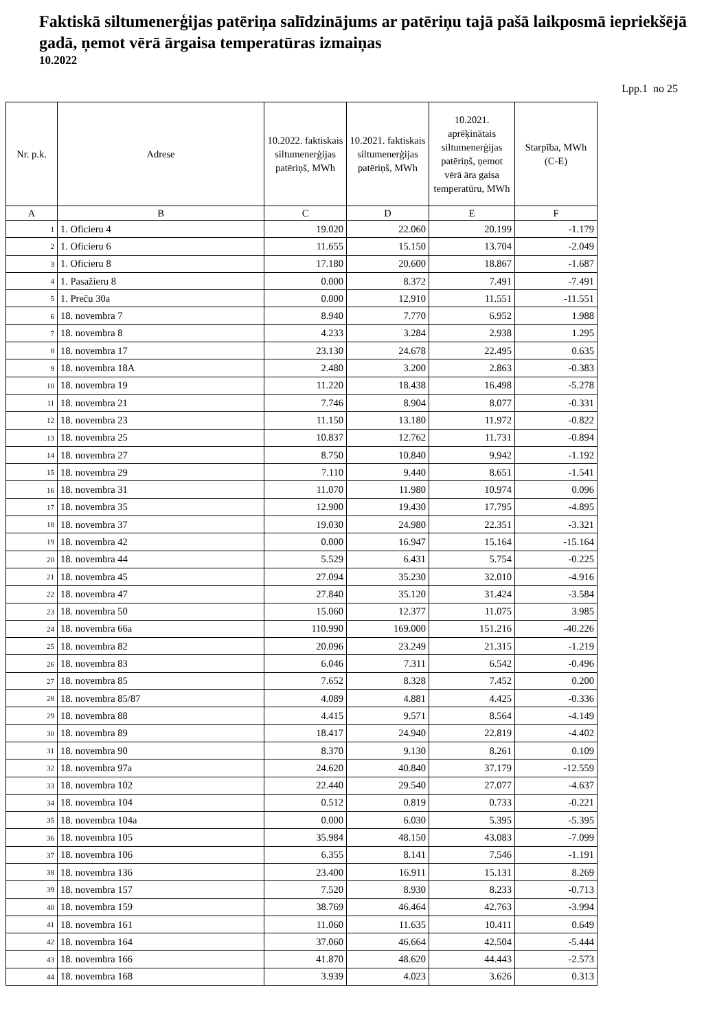Faktiskā siltumenerģijas patēriņa salīdzinājums ar patēriņu tajā pašā laikposmā iepriekšējā gadā, ņemot vērā ārgaisa temperatūras izmaiņas
10.2022
Lpp.1 no 25
| Nr. p.k. | Adrese | 10.2022. faktiskais siltumenerģijas patēriņš, MWh | 10.2021. faktiskais siltumenerģijas patēriņš, MWh | 10.2021. aprēķinātais siltumenerģijas patēriņš, ņemot vērā āra gaisa temperatūru, MWh | Starpība, MWh (C-E) |
| --- | --- | --- | --- | --- | --- |
| A | B | C | D | E | F |
| 1 | 1. Oficieru 4 | 19.020 | 22.060 | 20.199 | -1.179 |
| 2 | 1. Oficieru 6 | 11.655 | 15.150 | 13.704 | -2.049 |
| 3 | 1. Oficieru 8 | 17.180 | 20.600 | 18.867 | -1.687 |
| 4 | 1. Pasažieru 8 | 0.000 | 8.372 | 7.491 | -7.491 |
| 5 | 1. Preču 30a | 0.000 | 12.910 | 11.551 | -11.551 |
| 6 | 18. novembra 7 | 8.940 | 7.770 | 6.952 | 1.988 |
| 7 | 18. novembra 8 | 4.233 | 3.284 | 2.938 | 1.295 |
| 8 | 18. novembra 17 | 23.130 | 24.678 | 22.495 | 0.635 |
| 9 | 18. novembra 18A | 2.480 | 3.200 | 2.863 | -0.383 |
| 10 | 18. novembra 19 | 11.220 | 18.438 | 16.498 | -5.278 |
| 11 | 18. novembra 21 | 7.746 | 8.904 | 8.077 | -0.331 |
| 12 | 18. novembra 23 | 11.150 | 13.180 | 11.972 | -0.822 |
| 13 | 18. novembra 25 | 10.837 | 12.762 | 11.731 | -0.894 |
| 14 | 18. novembra 27 | 8.750 | 10.840 | 9.942 | -1.192 |
| 15 | 18. novembra 29 | 7.110 | 9.440 | 8.651 | -1.541 |
| 16 | 18. novembra 31 | 11.070 | 11.980 | 10.974 | 0.096 |
| 17 | 18. novembra 35 | 12.900 | 19.430 | 17.795 | -4.895 |
| 18 | 18. novembra 37 | 19.030 | 24.980 | 22.351 | -3.321 |
| 19 | 18. novembra 42 | 0.000 | 16.947 | 15.164 | -15.164 |
| 20 | 18. novembra 44 | 5.529 | 6.431 | 5.754 | -0.225 |
| 21 | 18. novembra 45 | 27.094 | 35.230 | 32.010 | -4.916 |
| 22 | 18. novembra 47 | 27.840 | 35.120 | 31.424 | -3.584 |
| 23 | 18. novembra 50 | 15.060 | 12.377 | 11.075 | 3.985 |
| 24 | 18. novembra 66a | 110.990 | 169.000 | 151.216 | -40.226 |
| 25 | 18. novembra 82 | 20.096 | 23.249 | 21.315 | -1.219 |
| 26 | 18. novembra 83 | 6.046 | 7.311 | 6.542 | -0.496 |
| 27 | 18. novembra 85 | 7.652 | 8.328 | 7.452 | 0.200 |
| 28 | 18. novembra 85/87 | 4.089 | 4.881 | 4.425 | -0.336 |
| 29 | 18. novembra 88 | 4.415 | 9.571 | 8.564 | -4.149 |
| 30 | 18. novembra 89 | 18.417 | 24.940 | 22.819 | -4.402 |
| 31 | 18. novembra 90 | 8.370 | 9.130 | 8.261 | 0.109 |
| 32 | 18. novembra 97a | 24.620 | 40.840 | 37.179 | -12.559 |
| 33 | 18. novembra 102 | 22.440 | 29.540 | 27.077 | -4.637 |
| 34 | 18. novembra 104 | 0.512 | 0.819 | 0.733 | -0.221 |
| 35 | 18. novembra 104a | 0.000 | 6.030 | 5.395 | -5.395 |
| 36 | 18. novembra 105 | 35.984 | 48.150 | 43.083 | -7.099 |
| 37 | 18. novembra 106 | 6.355 | 8.141 | 7.546 | -1.191 |
| 38 | 18. novembra 136 | 23.400 | 16.911 | 15.131 | 8.269 |
| 39 | 18. novembra 157 | 7.520 | 8.930 | 8.233 | -0.713 |
| 40 | 18. novembra 159 | 38.769 | 46.464 | 42.763 | -3.994 |
| 41 | 18. novembra 161 | 11.060 | 11.635 | 10.411 | 0.649 |
| 42 | 18. novembra 164 | 37.060 | 46.664 | 42.504 | -5.444 |
| 43 | 18. novembra 166 | 41.870 | 48.620 | 44.443 | -2.573 |
| 44 | 18. novembra 168 | 3.939 | 4.023 | 3.626 | 0.313 |